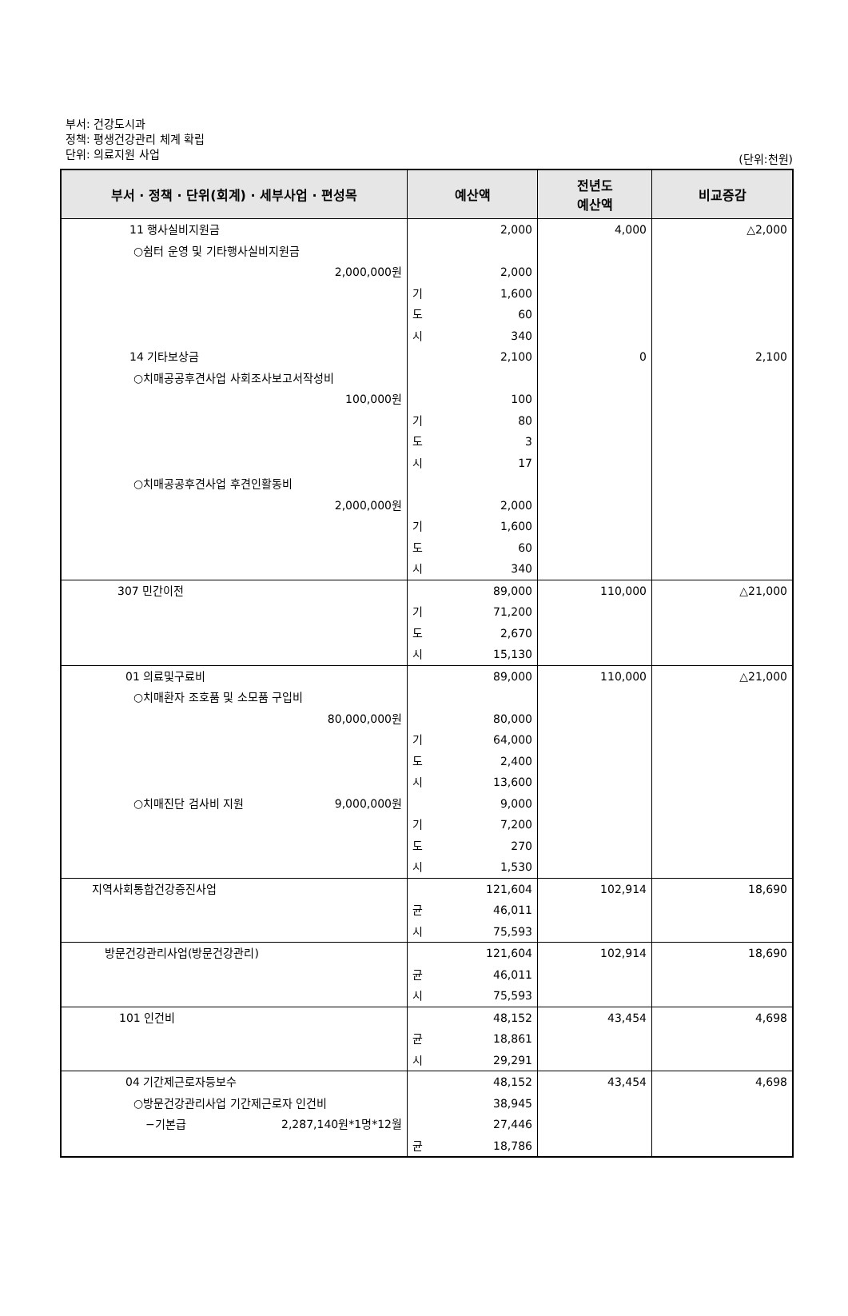부서: 건강도시과
정책: 평생건강관리 체계 확립
단위: 의료지원 사업
(단위:천원)
| 부서 · 정책 · 단위(회계) · 세부사업 · 편성목 | 예산액 | 전년도 예산액 | 비교증감 |
| --- | --- | --- | --- |
| 11 행사실비지원금 | 2,000 | 4,000 | △2,000 |
| ○쉼터 운영 및 기타행사실비지원금 | | | |
| 2,000,000원 | 2,000 | | |
| | 기 1,600 | | |
| | 도 60 | | |
| | 시 340 | | |
| 14 기타보상금 | 2,100 | 0 | 2,100 |
| ○치매공공후견사업 사회조사보고서작성비 | | | |
| 100,000원 | 100 | | |
| | 기 80 | | |
| | 도 3 | | |
| | 시 17 | | |
| ○치매공공후견사업 후견인활동비 | | | |
| 2,000,000원 | 2,000 | | |
| | 기 1,600 | | |
| | 도 60 | | |
| | 시 340 | | |
| 307 민간이전 | 89,000 | 110,000 | △21,000 |
| | 기 71,200 | | |
| | 도 2,670 | | |
| | 시 15,130 | | |
| 01 의료및구료비 | 89,000 | 110,000 | △21,000 |
| ○치매환자 조호품 및 소모품 구입비 | | | |
| 80,000,000원 | 80,000 | | |
| | 기 64,000 | | |
| | 도 2,400 | | |
| | 시 13,600 | | |
| ○치매진단 검사비 지원 9,000,000원 | 9,000 | | |
| | 기 7,200 | | |
| | 도 270 | | |
| | 시 1,530 | | |
| 지역사회통합건강증진사업 | 121,604 | 102,914 | 18,690 |
| | 균 46,011 | | |
| | 시 75,593 | | |
| 방문건강관리사업(방문건강관리) | 121,604 | 102,914 | 18,690 |
| | 균 46,011 | | |
| | 시 75,593 | | |
| 101 인건비 | 48,152 | 43,454 | 4,698 |
| | 균 18,861 | | |
| | 시 29,291 | | |
| 04 기간제근로자등보수 | 48,152 | 43,454 | 4,698 |
| ○방문건강관리사업 기간제근로자 인건비 | 38,945 | | |
| −기본급 2,287,140원*1명*12월 | 27,446 | | |
| | 균 18,786 | | |